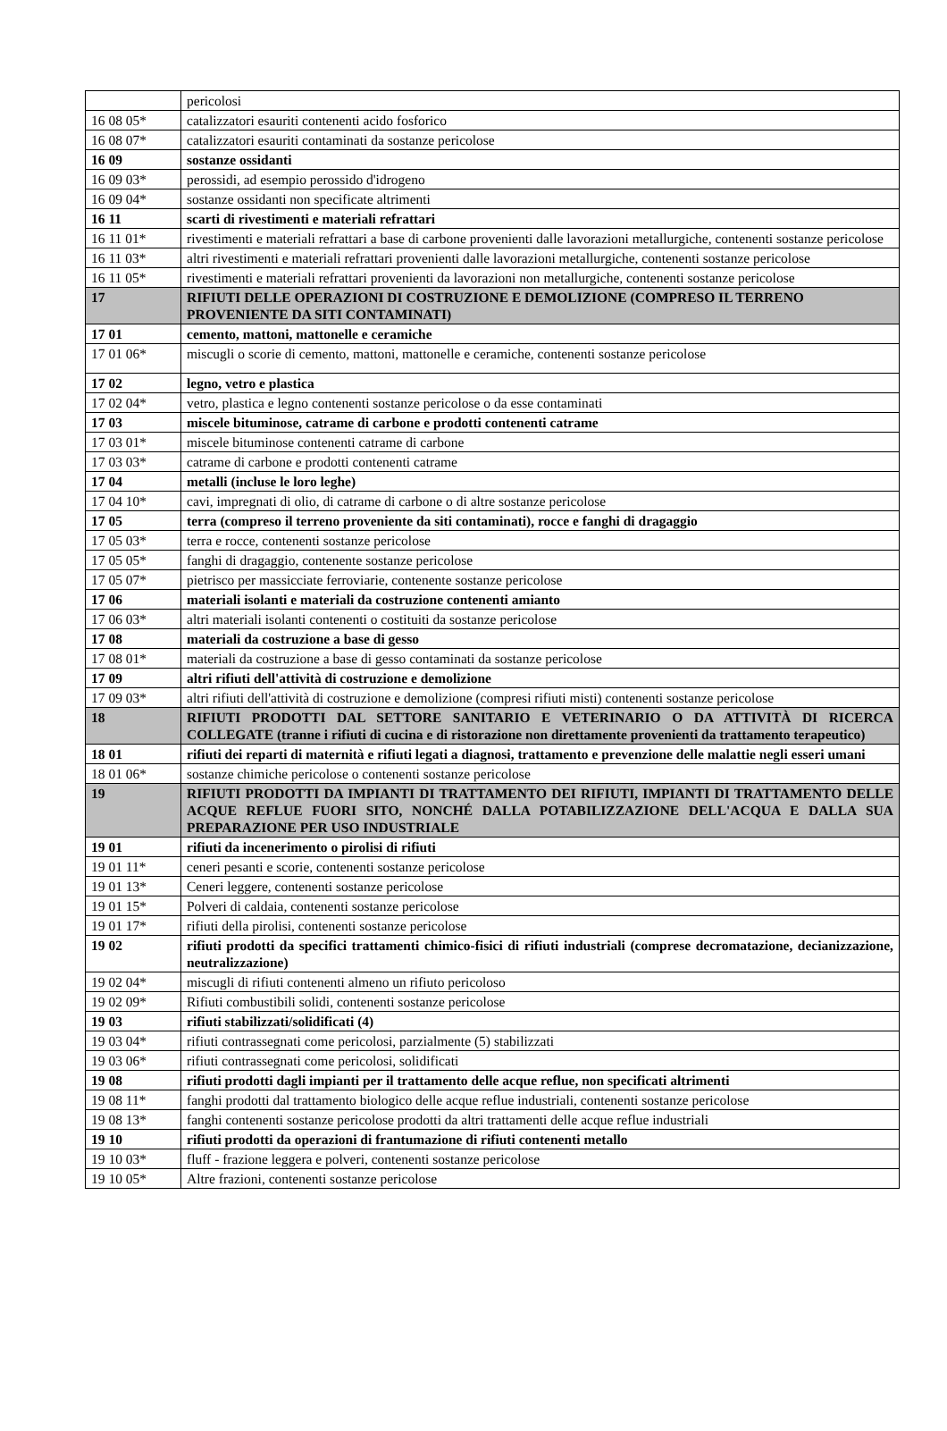| | pericolosi |
| 16 08 05* | catalizzatori esauriti contenenti acido fosforico |
| 16 08 07* | catalizzatori esauriti contaminati da sostanze pericolose |
| 16 09 | sostanze ossidanti |
| 16 09 03* | perossidi, ad esempio perossido d'idrogeno |
| 16 09 04* | sostanze ossidanti non specificate altrimenti |
| 16 11 | scarti di rivestimenti e materiali refrattari |
| 16 11 01* | rivestimenti e materiali refrattari a base di carbone provenienti dalle lavorazioni metallurgiche, contenenti sostanze pericolose |
| 16 11 03* | altri rivestimenti e materiali refrattari provenienti dalle lavorazioni metallurgiche, contenenti sostanze pericolose |
| 16 11 05* | rivestimenti e materiali refrattari provenienti da lavorazioni non metallurgiche, contenenti sostanze pericolose |
| 17 | RIFIUTI DELLE OPERAZIONI DI COSTRUZIONE E DEMOLIZIONE (COMPRESO IL TERRENO PROVENIENTE DA SITI CONTAMINATI) |
| 17 01 | cemento, mattoni, mattonelle e ceramiche |
| 17 01 06* | miscugli o scorie di cemento, mattoni, mattonelle e ceramiche, contenenti sostanze pericolose |
| 17 02 | legno, vetro e plastica |
| 17 02 04* | vetro, plastica e legno contenenti sostanze pericolose o da esse contaminati |
| 17 03 | miscele bituminose, catrame di carbone e prodotti contenenti catrame |
| 17 03 01* | miscele bituminose contenenti catrame di carbone |
| 17 03 03* | catrame di carbone e prodotti contenenti catrame |
| 17 04 | metalli (incluse le loro leghe) |
| 17 04 10* | cavi, impregnati di olio, di catrame di carbone o di altre sostanze pericolose |
| 17 05 | terra (compreso il terreno proveniente da siti contaminati), rocce e fanghi di dragaggio |
| 17 05 03* | terra e rocce, contenenti sostanze pericolose |
| 17 05 05* | fanghi di dragaggio, contenente sostanze pericolose |
| 17 05 07* | pietrisco per massicciate ferroviarie, contenente sostanze pericolose |
| 17 06 | materiali isolanti e materiali da costruzione contenenti amianto |
| 17 06 03* | altri materiali isolanti contenenti o costituiti da sostanze pericolose |
| 17 08 | materiali da costruzione a base di gesso |
| 17 08 01* | materiali da costruzione a base di gesso contaminati da sostanze pericolose |
| 17 09 | altri rifiuti dell'attività di costruzione e demolizione |
| 17 09 03* | altri rifiuti dell'attività di costruzione e demolizione (compresi rifiuti misti) contenenti sostanze pericolose |
| 18 | RIFIUTI PRODOTTI DAL SETTORE SANITARIO E VETERINARIO O DA ATTIVITÀ DI RICERCA COLLEGATE (tranne i rifiuti di cucina e di ristorazione non direttamente provenienti da trattamento terapeutico) |
| 18 01 | rifiuti dei reparti di maternità e rifiuti legati a diagnosi, trattamento e prevenzione delle malattie negli esseri umani |
| 18 01 06* | sostanze chimiche pericolose o contenenti sostanze pericolose |
| 19 | RIFIUTI PRODOTTI DA IMPIANTI DI TRATTAMENTO DEI RIFIUTI, IMPIANTI DI TRATTAMENTO DELLE ACQUE REFLUE FUORI SITO, NONCHÉ DALLA POTABILIZZAZIONE DELL'ACQUA E DALLA SUA PREPARAZIONE PER USO INDUSTRIALE |
| 19 01 | rifiuti da incenerimento o pirolisi di rifiuti |
| 19 01 11* | ceneri pesanti e scorie, contenenti sostanze pericolose |
| 19 01 13* | Ceneri leggere, contenenti sostanze pericolose |
| 19 01 15* | Polveri di caldaia, contenenti sostanze pericolose |
| 19 01 17* | rifiuti della pirolisi, contenenti sostanze pericolose |
| 19 02 | rifiuti prodotti da specifici trattamenti chimico-fisici di rifiuti industriali (comprese decromatazione, decianizzazione, neutralizzazione) |
| 19 02 04* | miscugli di rifiuti contenenti almeno un rifiuto pericoloso |
| 19 02 09* | Rifiuti combustibili solidi, contenenti sostanze pericolose |
| 19 03 | rifiuti stabilizzati/solidificati (4) |
| 19 03 04* | rifiuti contrassegnati come pericolosi, parzialmente (5) stabilizzati |
| 19 03 06* | rifiuti contrassegnati come pericolosi, solidificati |
| 19 08 | rifiuti prodotti dagli impianti per il trattamento delle acque reflue, non specificati altrimenti |
| 19 08 11* | fanghi prodotti dal trattamento biologico delle acque reflue industriali, contenenti sostanze pericolose |
| 19 08 13* | fanghi contenenti sostanze pericolose prodotti da altri trattamenti delle acque reflue industriali |
| 19 10 | rifiuti prodotti da operazioni di frantumazione di rifiuti contenenti metallo |
| 19 10 03* | fluff - frazione leggera e polveri, contenenti sostanze pericolose |
| 19 10 05* | Altre frazioni, contenenti sostanze pericolose |